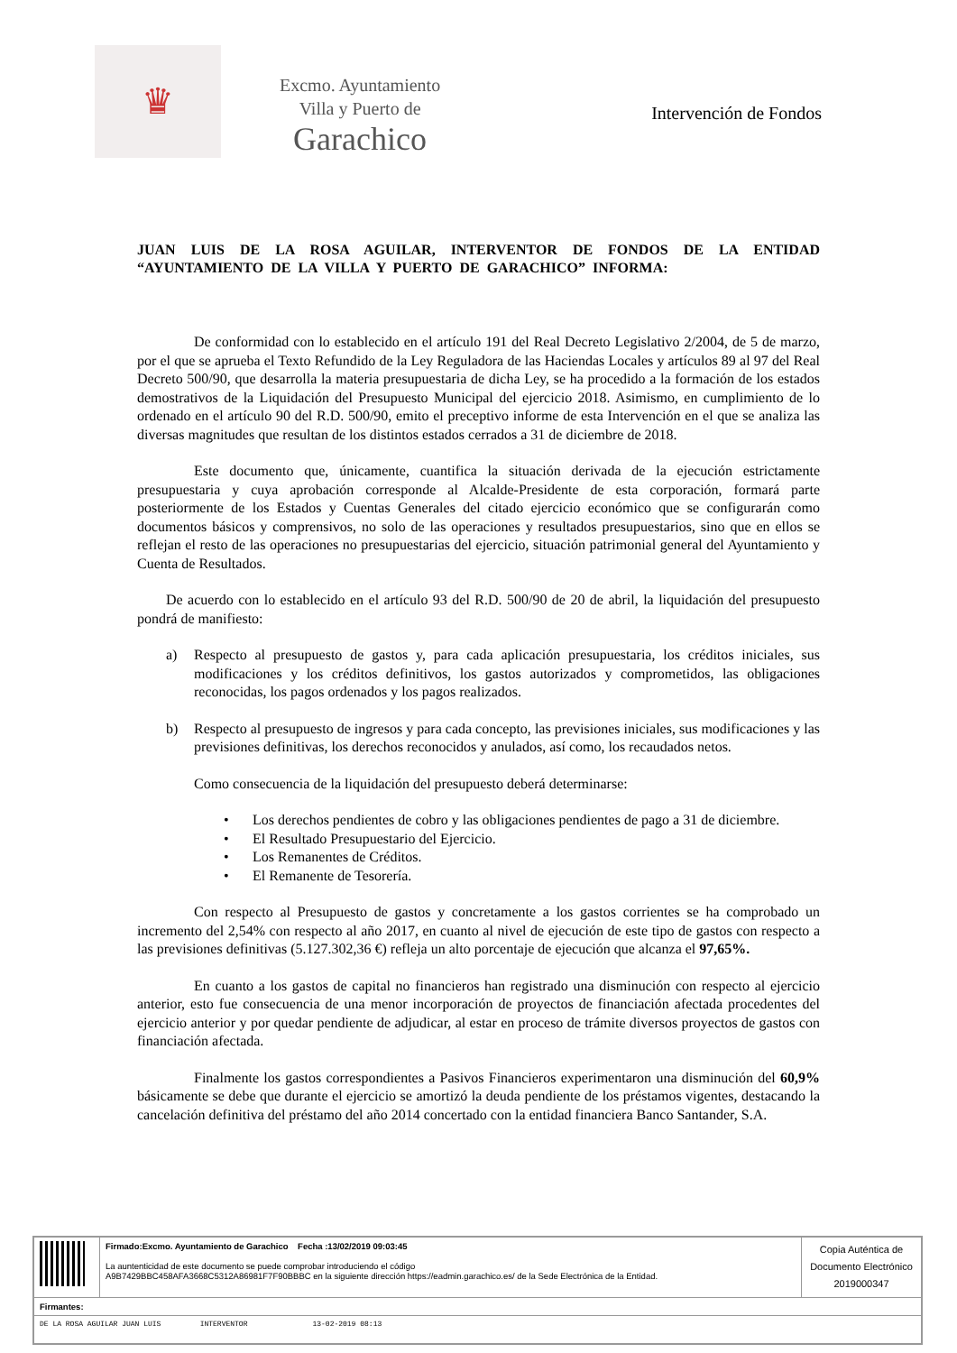♛
Excmo. Ayuntamiento
Villa y Puerto de
Garachico
Intervención de Fondos
JUAN LUIS DE LA ROSA AGUILAR, INTERVENTOR DE FONDOS DE LA ENTIDAD “AYUNTAMIENTO DE LA VILLA Y PUERTO DE GARACHICO” INFORMA:
De conformidad con lo establecido en el artículo 191 del Real Decreto Legislativo 2/2004, de 5 de marzo, por el que se aprueba el Texto Refundido de la Ley Reguladora de las Haciendas Locales y artículos 89 al 97 del Real Decreto 500/90, que desarrolla la materia presupuestaria de dicha Ley, se ha procedido a la formación de los estados demostrativos de la Liquidación del Presupuesto Municipal del ejercicio 2018. Asimismo, en cumplimiento de lo ordenado en el artículo 90 del R.D. 500/90, emito el preceptivo informe de esta Intervención en el que se analiza las diversas magnitudes que resultan de los distintos estados cerrados a 31 de diciembre de 2018.
Este documento que, únicamente, cuantifica la situación derivada de la ejecución estrictamente presupuestaria y cuya aprobación corresponde al Alcalde-Presidente de esta corporación, formará parte posteriormente de los Estados y Cuentas Generales del citado ejercicio económico que se configurarán como documentos básicos y comprensivos, no solo de las operaciones y resultados presupuestarios, sino que en ellos se reflejan el resto de las operaciones no presupuestarias del ejercicio, situación patrimonial general del Ayuntamiento y Cuenta de Resultados.
De acuerdo con lo establecido en el artículo 93 del R.D. 500/90 de 20 de abril, la liquidación del presupuesto pondrá de manifiesto:
a) Respecto al presupuesto de gastos y, para cada aplicación presupuestaria, los créditos iniciales, sus modificaciones y los créditos definitivos, los gastos autorizados y comprometidos, las obligaciones reconocidas, los pagos ordenados y los pagos realizados.
b) Respecto al presupuesto de ingresos y para cada concepto, las previsiones iniciales, sus modificaciones y las previsiones definitivas, los derechos reconocidos y anulados, así como, los recaudados netos.
Como consecuencia de la liquidación del presupuesto deberá determinarse:
• Los derechos pendientes de cobro y las obligaciones pendientes de pago a 31 de diciembre.
• El Resultado Presupuestario del Ejercicio.
• Los Remanentes de Créditos.
• El Remanente de Tesorería.
Con respecto al Presupuesto de gastos y concretamente a los gastos corrientes se ha comprobado un incremento del 2,54% con respecto al año 2017, en cuanto al nivel de ejecución de este tipo de gastos con respecto a las previsiones definitivas (5.127.302,36 €) refleja un alto porcentaje de ejecución que alcanza el 97,65%.
En cuanto a los gastos de capital no financieros han registrado una disminución con respecto al ejercicio anterior, esto fue consecuencia de una menor incorporación de proyectos de financiación afectada procedentes del ejercicio anterior y por quedar pendiente de adjudicar, al estar en proceso de trámite diversos proyectos de gastos con financiación afectada.
Finalmente los gastos correspondientes a Pasivos Financieros experimentaron una disminución del 60,9% básicamente se debe que durante el ejercicio se amortizó la deuda pendiente de los préstamos vigentes, destacando la cancelación definitiva del préstamo del año 2014 concertado con la entidad financiera Banco Santander, S.A.
| | Firmado:Excmo. Ayuntamiento de Garachico Fecha :13/02/2019 09:03:45 La auntenticidad de este documento se puede comprobar introduciendo el código A9B7429BBC458AFA3668C5312A86981F7F90BBBC en la siguiente dirección https://eadmin.garachico.es/ de la Sede Electrónica de la Entidad. | Copia Auténtica de Documento Electrónico 2019000347 |
| Firmantes: | | |
| DE LA ROSA AGUILAR JUAN LUIS INTERVENTOR 13-02-2019 08:13 | | |